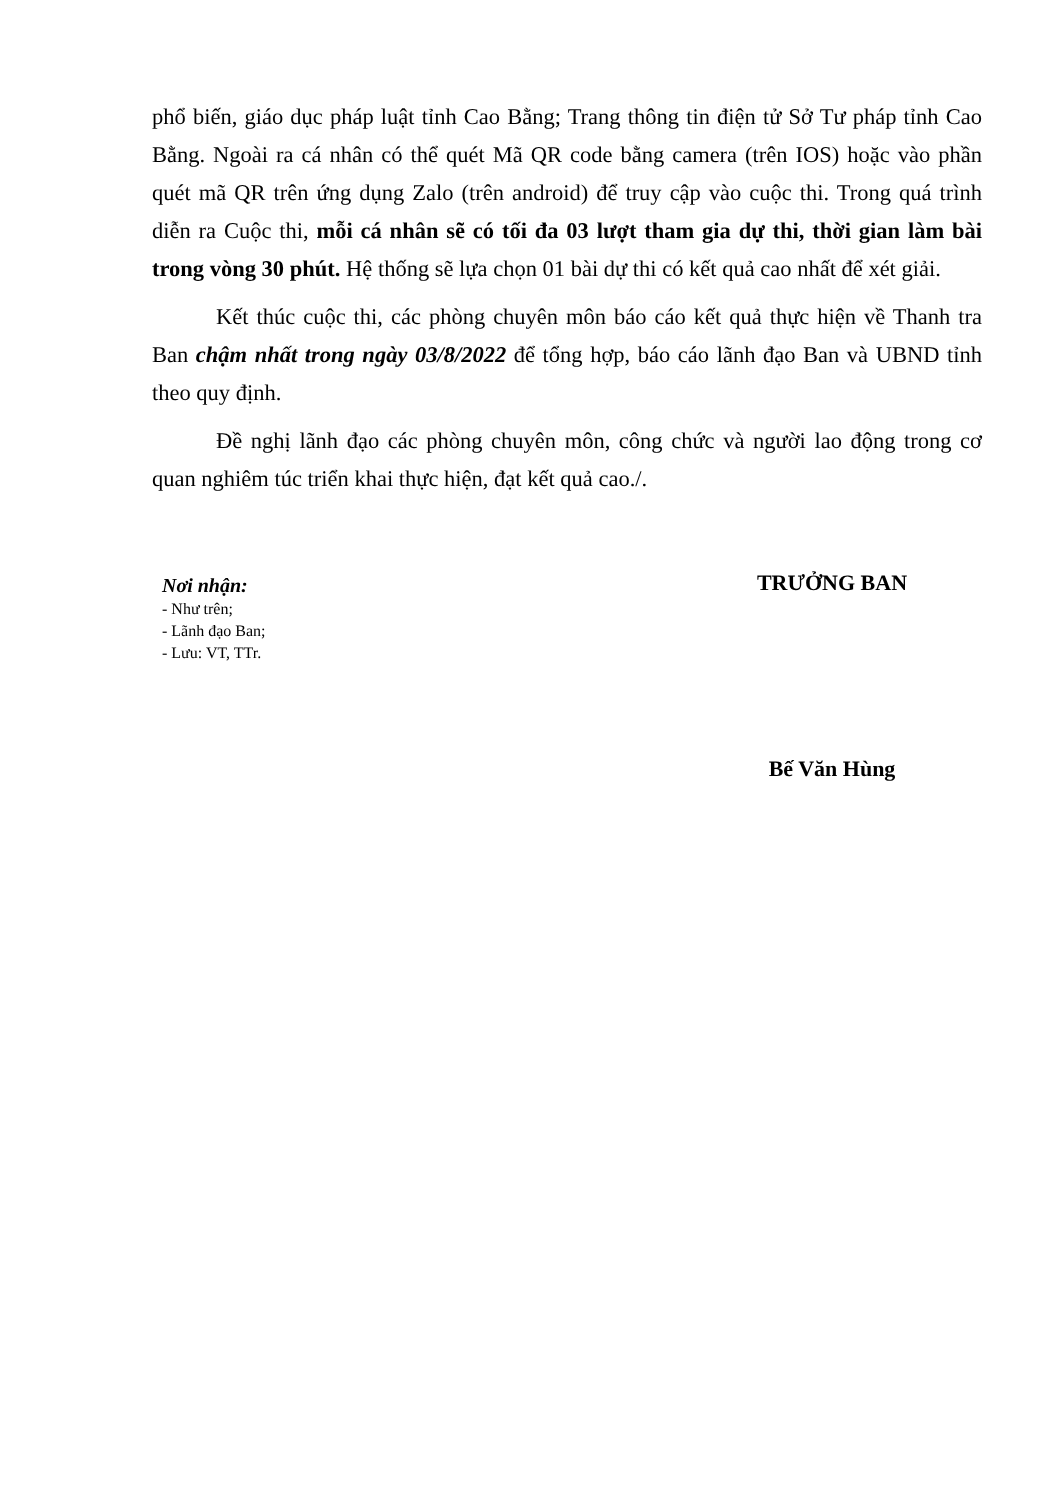phổ biến, giáo dục pháp luật tỉnh Cao Bằng; Trang thông tin điện tử Sở Tư pháp tỉnh Cao Bằng. Ngoài ra cá nhân có thể quét Mã QR code bằng camera (trên IOS) hoặc vào phần quét mã QR trên ứng dụng Zalo (trên android) để truy cập vào cuộc thi. Trong quá trình diễn ra Cuộc thi, mỗi cá nhân sẽ có tối đa 03 lượt tham gia dự thi, thời gian làm bài trong vòng 30 phút. Hệ thống sẽ lựa chọn 01 bài dự thi có kết quả cao nhất để xét giải.
Kết thúc cuộc thi, các phòng chuyên môn báo cáo kết quả thực hiện về Thanh tra Ban chậm nhất trong ngày 03/8/2022 để tổng hợp, báo cáo lãnh đạo Ban và UBND tỉnh theo quy định.
Đề nghị lãnh đạo các phòng chuyên môn, công chức và người lao động trong cơ quan nghiêm túc triển khai thực hiện, đạt kết quả cao./.
Nơi nhận:
- Như trên;
- Lãnh đạo Ban;
- Lưu: VT, TTr.
TRƯỞNG BAN
Bế Văn Hùng